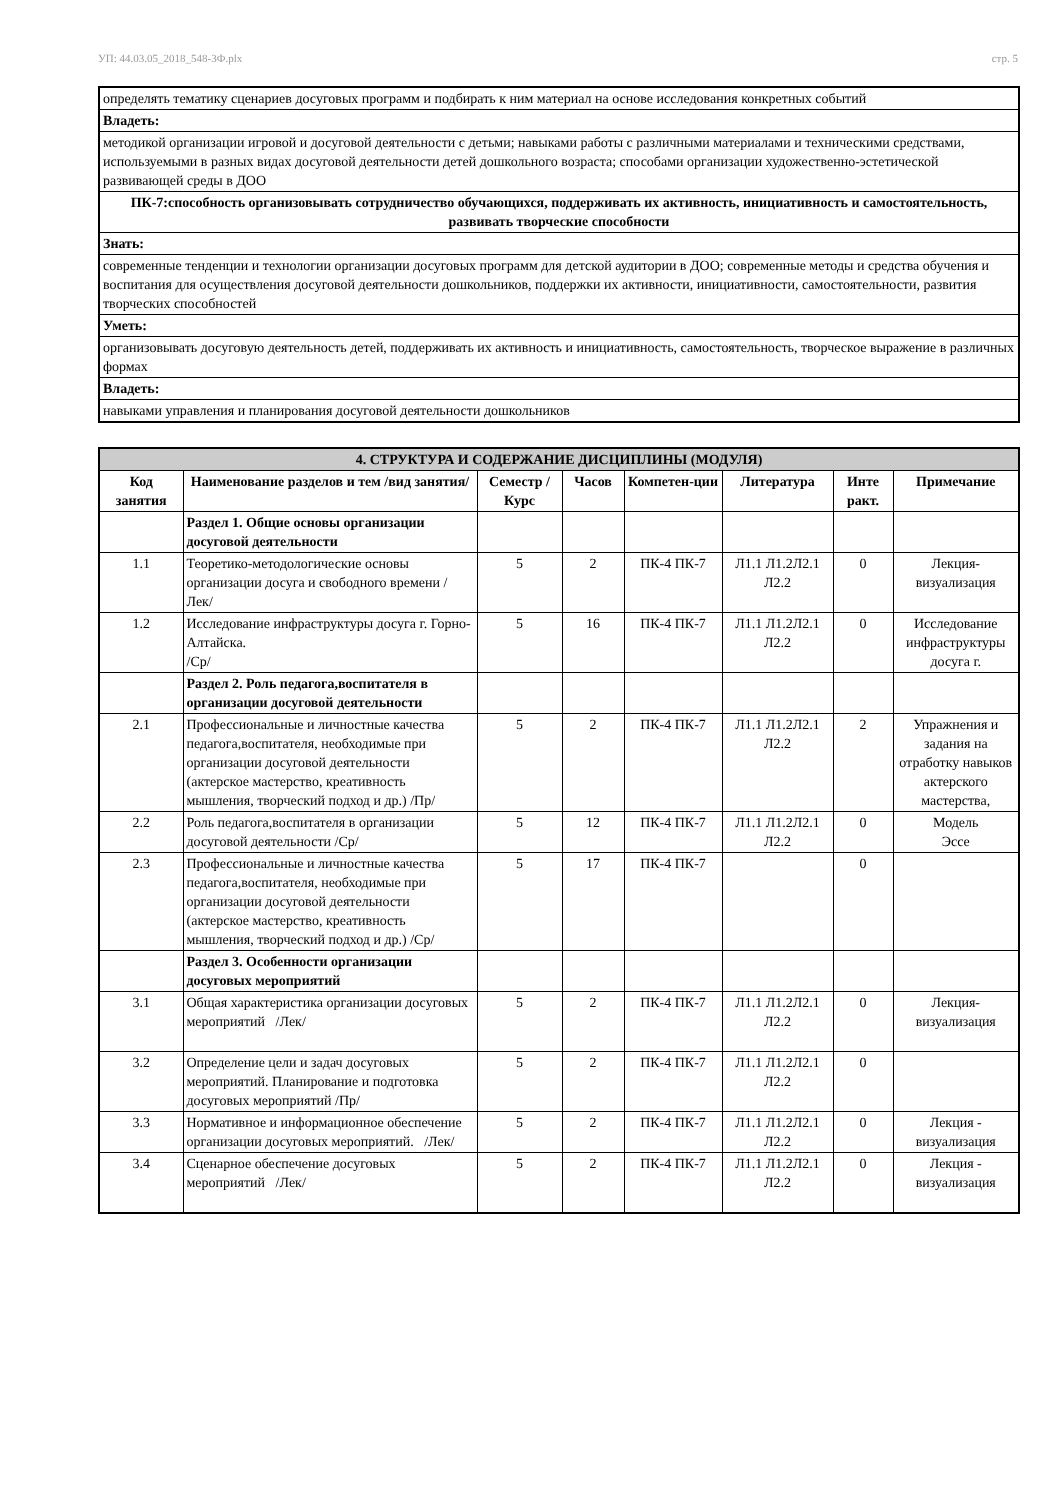УП: 44.03.05_2018_548-3Ф.plx стр. 5
| определять тематику сценариев досуговых программ и подбирать к ним материал на основе исследования конкретных событий |
| Владеть: |
| методикой организации игровой и досуговой деятельности с детьми; навыками работы с различными материалами и техническими средствами, используемыми в разных видах досуговой деятельности детей дошкольного возраста; способами организации художественно-эстетической развивающей среды в ДОО |
| ПК-7:способность организовывать сотрудничество обучающихся, поддерживать их активность, инициативность и самостоятельность, развивать творческие способности |
| Знать: |
| современные тенденции и технологии организации досуговых программ для детской аудитории в ДОО; современные методы и средства обучения и воспитания для осуществления досуговой деятельности дошкольников, поддержки их активности, инициативности, самостоятельности, развития творческих способностей |
| Уметь: |
| организовывать досуговую деятельность детей, поддерживать их активность и инициативность, самостоятельность, творческое выражение в различных формах |
| Владеть: |
| навыками управления и планирования досуговой деятельности дошкольников |
| 4. СТРУКТУРА И СОДЕРЖАНИЕ ДИСЦИПЛИНЫ (МОДУЛЯ) | | | | | | | |
| Код занятия | Наименование разделов и тем /вид занятия/ | Семестр / Курс | Часов | Компетен-ции | Литература | Инте ракт. | Примечание |
| | Раздел 1. Общие основы организации досуговой деятельности | | | | | | |
| 1.1 | Теоретико-методологические основы организации досуга и свободного времени /Лек/ | 5 | 2 | ПК-4 ПК-7 | Л1.1 Л1.2Л2.1 Л2.2 | 0 | Лекция-визуализация |
| 1.2 | Исследование инфраструктуры досуга г. Горно-Алтайска. /Ср/ | 5 | 16 | ПК-4 ПК-7 | Л1.1 Л1.2Л2.1 Л2.2 | 0 | Исследование инфраструктуры досуга г. |
| | Раздел 2. Роль педагога,воспитателя в организации досуговой деятельности | | | | | | |
| 2.1 | Профессиональные и личностные качества педагога,воспитателя, необходимые при организации досуговой деятельности (актерское мастерство, креативность мышления, творческий подход и др.) /Пр/ | 5 | 2 | ПК-4 ПК-7 | Л1.1 Л1.2Л2.1 Л2.2 | 2 | Упражнения и задания на отработку навыков актерского мастерства, |
| 2.2 | Роль педагога,воспитателя в организации досуговой деятельности /Ср/ | 5 | 12 | ПК-4 ПК-7 | Л1.1 Л1.2Л2.1 Л2.2 | 0 | Модель Эссе |
| 2.3 | Профессиональные и личностные качества педагога,воспитателя, необходимые при организации досуговой деятельности (актерское мастерство, креативность мышления, творческий подход и др.) /Ср/ | 5 | 17 | ПК-4 ПК-7 | | 0 | |
| | Раздел 3. Особенности организации досуговых мероприятий | | | | | | |
| 3.1 | Общая характеристика организации досуговых мероприятий /Лек/ | 5 | 2 | ПК-4 ПК-7 | Л1.1 Л1.2Л2.1 Л2.2 | 0 | Лекция-визуализация |
| 3.2 | Определение цели и задач досуговых мероприятий. Планирование и подготовка досуговых мероприятий /Пр/ | 5 | 2 | ПК-4 ПК-7 | Л1.1 Л1.2Л2.1 Л2.2 | 0 | |
| 3.3 | Нормативное и информационное обеспечение организации досуговых мероприятий. /Лек/ | 5 | 2 | ПК-4 ПК-7 | Л1.1 Л1.2Л2.1 Л2.2 | 0 | Лекция - визуализация |
| 3.4 | Сценарное обеспечение досуговых мероприятий /Лек/ | 5 | 2 | ПК-4 ПК-7 | Л1.1 Л1.2Л2.1 Л2.2 | 0 | Лекция - визуализация |